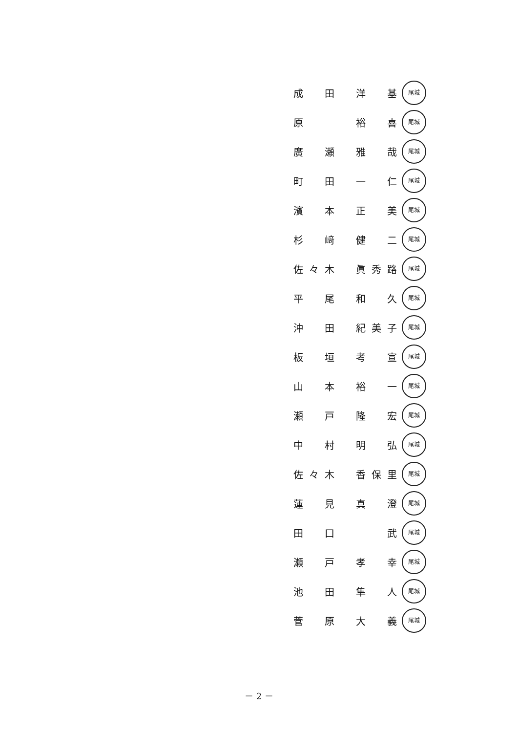成 田 洋 基
尾城
原 裕 喜
尾城
廣 瀬 雅 哉
尾城
町 田 一 仁
尾城
濱 本 正 美
尾城
杉 﨑 健 二
尾城
佐々木 眞秀路
尾城
平 尾 和 久
尾城
沖 田 紀美子
尾城
板 垣 考 宣
尾城
山 本 裕 一
尾城
瀬 戸 隆 宏
尾城
中 村 明 弘
尾城
佐々木 香保里
尾城
蓮 見 真 澄
尾城
田 口 武
尾城
瀬 戸 孝 幸
尾城
池 田 隼 人
尾城
菅 原 大 義
尾城
－ 2 －